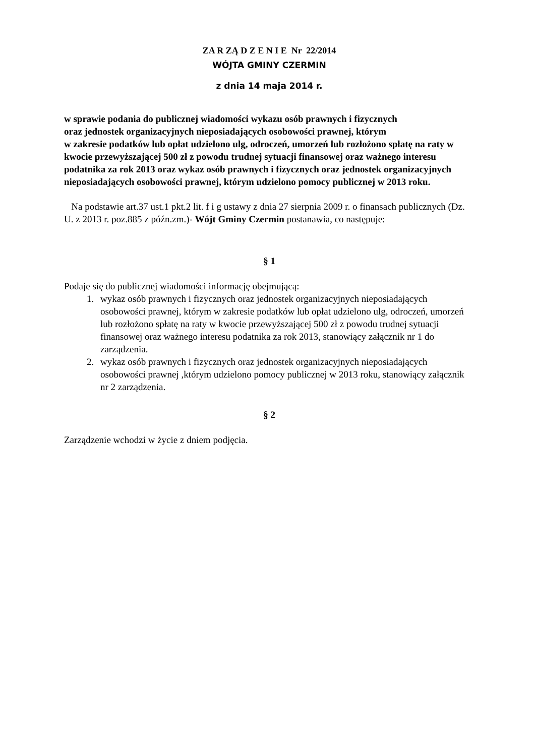ZA R ZĄ D Z E N I E Nr 22/2014
WÓJTA GMINY CZERMIN
z dnia 14 maja 2014 r.
w sprawie podania do publicznej wiadomości wykazu osób prawnych i fizycznych
oraz jednostek organizacyjnych nieposiadających osobowości prawnej, którym
w zakresie podatków lub opłat udzielono ulg, odroczeń, umorzeń lub rozłożono spłatę na raty w kwocie przewyższającej 500 zł z powodu trudnej sytuacji finansowej oraz ważnego interesu podatnika za rok 2013 oraz wykaz osób prawnych i fizycznych oraz jednostek organizacyjnych nieposiadających osobowości prawnej, którym udzielono pomocy publicznej w 2013 roku.
Na podstawie art.37 ust.1 pkt.2 lit. f i g ustawy z dnia 27 sierpnia 2009 r. o finansach publicznych (Dz. U. z 2013 r. poz.885 z późn.zm.)- Wójt Gminy Czermin postanawia, co następuje:
§ 1
Podaje się do publicznej wiadomości informację obejmującą:
1. wykaz osób prawnych i fizycznych oraz jednostek organizacyjnych nieposiadających osobowości prawnej, którym w zakresie podatków lub opłat udzielono ulg, odroczeń, umorzeń lub rozłożono spłatę na raty w kwocie przewyższającej 500 zł z powodu trudnej sytuacji finansowej oraz ważnego interesu podatnika za rok 2013, stanowiący załącznik nr 1 do zarządzenia.
2. wykaz osób prawnych i fizycznych oraz jednostek organizacyjnych nieposiadających osobowości prawnej ,którym udzielono pomocy publicznej w 2013 roku, stanowiący załącznik nr 2 zarządzenia.
§ 2
Zarządzenie wchodzi w życie z dniem podjęcia.